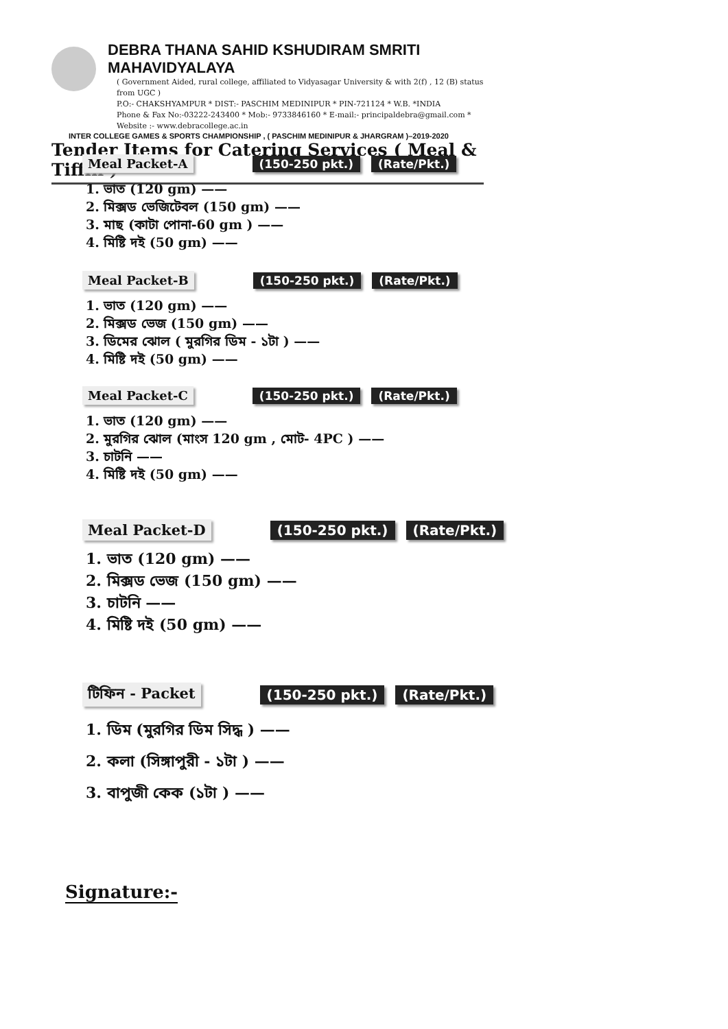DEBRA THANA SAHID KSHUDIRAM SMRITI MAHAVIDYALAYA
( Government Aided, rural college, affiliated to Vidyasagar University & with 2(f) , 12 (B) status from UGC )
P.O:- CHAKSHYAMPUR * DIST:- PASCHIM MEDINIPUR * PIN-721124 * W.B. *INDIA
Phone & Fax No:-03222-243400 * Mob:- 9733846160 * E-mail:- principaldebra@gmail.com * Website :- www.debracollege.ac.in
INTER COLLEGE GAMES & SPORTS CHAMPIONSHIP , ( PASCHIM MEDINIPUR & JHARGRAM )–2019-2020
Tender Items for Catering Services ( Meal & Tiffin )
Meal Packet-A (150-250 pkt.) (Rate/Pkt.)
1. ভাত (120 gm) ——
2. মিক্সড ভেজিটেবল (150 gm) ——
3. মাছ (কাটা পোনা-60 gm ) ——
4. মিষ্টি দই (50 gm) ——
Meal Packet-B (150-250 pkt.) (Rate/Pkt.)
1. ভাত (120 gm) ——
2. মিক্সড ভেজ (150 gm) ——
3. ডিমের ঝোল ( মুরগির ডিম - ১টা ) ——
4. মিষ্টি দই (50 gm) ——
Meal Packet-C (150-250 pkt.) (Rate/Pkt.)
1. ভাত (120 gm) ——
2. মুরগির ঝোল (মাংস 120 gm , মোট- 4PC ) ——
3. চাটনি ——
4. মিষ্টি দই (50 gm) ——
Meal Packet-D (150-250 pkt.) (Rate/Pkt.)
1. ভাত (120 gm) ——
2. মিক্সড ভেজ (150 gm) ——
3. চাটনি ——
4. মিষ্টি দই (50 gm) ——
টিফিন - Packet (150-250 pkt.) (Rate/Pkt.)
1. ডিম (মুরগির ডিম সিদ্ধ ) ——
2. কলা (সিঙ্গাপুরী - ১টা ) ——
3. বাপুজী কেক (১টা ) ——
Signature:-